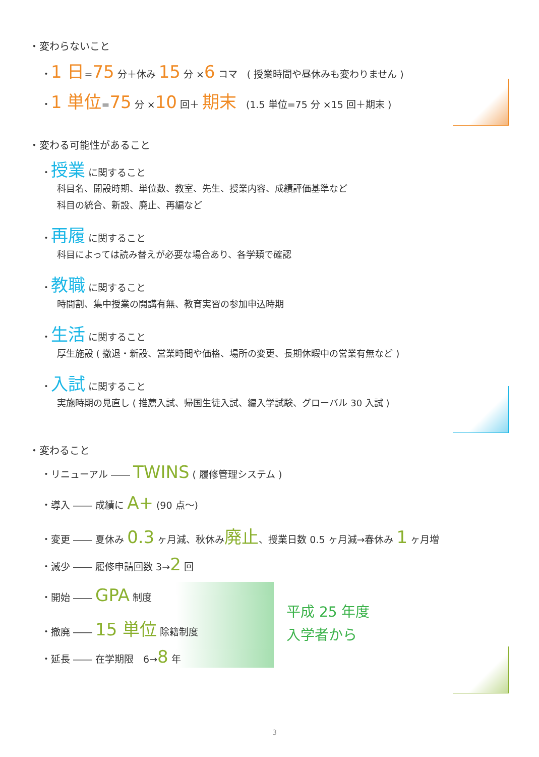・変わらないこと
・1 日=75 分＋休み 15 分 ×6 コマ　( 授業時間や昼休みも変わりません )
・1 単位=75 分 ×10 回＋ 期末　(1.5 単位=75 分 ×15 回＋期末 )
・変わる可能性があること
・授業 に関すること
科目名、開設時期、単位数、教室、先生、授業内容、成績評価基準など
科目の統合、新設、廃止、再編など
・再履 に関すること
科目によっては読み替えが必要な場合あり、各学類で確認
・教職 に関すること
時間割、集中授業の開講有無、教育実習の参加申込時期
・生活 に関すること
厚生施設 ( 撤退・新設、営業時間や価格、場所の変更、長期休暇中の営業有無など )
・入試 に関すること
実施時期の見直し ( 推薦入試、帰国生徒入試、編入学試験、グローバル 30 入試 )
・変わること
・リニューアル ―― TWINS ( 履修管理システム )
・導入 ―― 成績に A+ (90 点〜)
・変更 ―― 夏休み 0.3 ヶ月減、秋休み廃止、授業日数 0.5 ヶ月減→春休み 1 ヶ月増
・減少 ―― 履修申請回数 3→2 回
・開始 ―― GPA 制度
・撤廃 ―― 15 単位 除籍制度
・延長 ―― 在学期限　6→8 年
平成 25 年度
入学者から
3